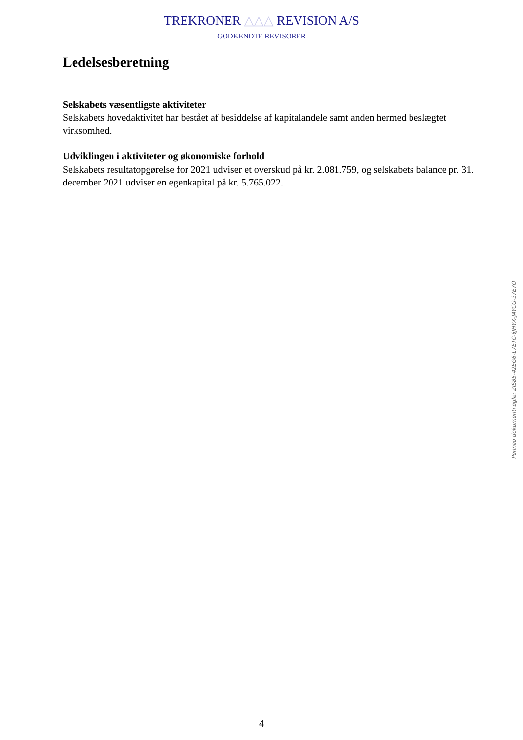TREKRONER △△△ REVISION A/S
GODKENDTE REVISORER
Ledelsesberetning
Selskabets væsentligste aktiviteter
Selskabets hovedaktivitet har bestået af besiddelse af kapitalandele samt anden hermed beslægtet virksomhed.
Udviklingen i aktiviteter og økonomiske forhold
Selskabets resultatopgørelse for 2021 udviser et overskud på kr. 2.081.759, og selskabets balance pr. 31. december 2021 udviser en egenkapital på kr. 5.765.022.
Penneo dokumentnøgle: ZIS85-42EG6-L7ETC-6JHYX-JAYCG-37E7O
4